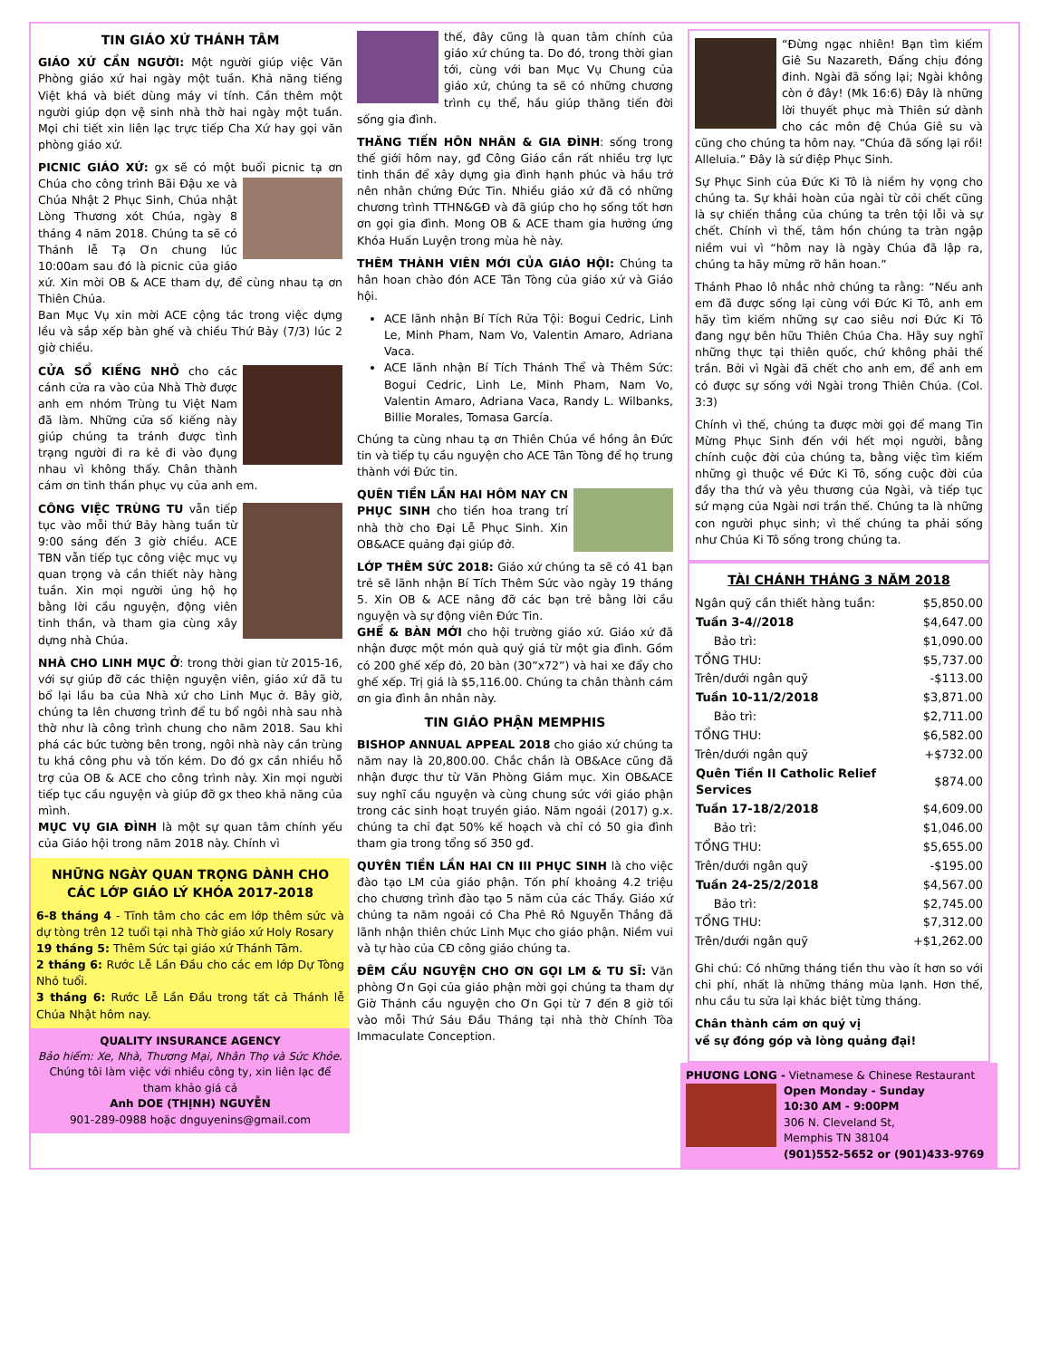TIN GIÁO XỨ THÁNH TÂM
GIÁO XỨ CẦN NGƯỜI: Một người giúp việc Văn Phòng giáo xứ hai ngày một tuần. Khả năng tiếng Việt khá và biết dùng máy vi tính. Cần thêm một người giúp dọn vệ sinh nhà thờ hai ngày một tuần. Mọi chi tiết xin liên lạc trực tiếp Cha Xứ hay gọi văn phòng giáo xứ.
PICNIC GIÁO XỨ: gx sẽ có một buổi picnic tạ ơn Chúa cho công trình Bãi Đậu xe và Chúa Nhật 2 Phục Sinh, Chúa nhật Lòng Thương xót Chúa, ngày 8 tháng 4 năm 2018. Chúng ta sẽ có Thánh lễ Tạ Ơn chung lúc 10:00am sau đó là picnic của giáo xứ. Xin mời OB & ACE tham dự, để cùng nhau tạ ơn Thiên Chúa.
Ban Mục Vụ xin mời ACE cộng tác trong việc dựng lều và sắp xếp bàn ghế và chiều Thứ Bảy (7/3) lúc 2 giờ chiều.
CỬA SỔ KIẾNG NHỎ cho các cánh cửa ra vào của Nhà Thờ được anh em nhóm Trùng tu Việt Nam đã làm. Những cửa số kiếng này giúp chúng ta tránh được tình trạng người đi ra kẻ đi vào đụng nhau vì không thấy. Chân thành cám ơn tinh thần phục vụ của anh em.
CÔNG VIỆC TRÙNG TU vẫn tiếp tục vào mỗi thứ Bảy hàng tuần từ 9:00 sáng đến 3 giờ chiều. ACE TBN vẫn tiếp tục công việc mục vụ quan trọng và cần thiết này hàng tuần. Xin mọi người ủng hộ họ bằng lời cầu nguyện, động viên tinh thần, và tham gia cùng xây dựng nhà Chúa.
NHÀ CHO LINH MỤC Ở: trong thời gian từ 2015-16, với sự giúp đỡ các thiện nguyện viên, giáo xứ đã tu bổ lại lầu ba của Nhà xứ cho Linh Mục ở. Bây giờ, chúng ta lên chương trình để tu bổ ngôi nhà sau nhà thờ như là công trình chung cho năm 2018. Sau khi phá các bức tường bên trong, ngôi nhà này cần trùng tu khá công phu và tốn kém. Do đó gx cần nhiều hỗ trợ của OB & ACE cho công trình này. Xin mọi người tiếp tục cầu nguyện và giúp đỡ gx theo khả năng của mình.
MỤC VỤ GIA ĐÌNH là một sự quan tâm chính yếu của Giáo hội trong năm 2018 này. Chính vì
NHỮNG NGÀY QUAN TRỌNG DÀNH CHO CÁC LỚP GIÁO LÝ KHÓA 2017-2018
6-8 tháng 4 - Tĩnh tâm cho các em lớp thêm sức và dự tòng trên 12 tuổi tại nhà Thờ giáo xứ Holy Rosary
19 tháng 5: Thêm Sức tại giáo xứ Thánh Tâm.
2 tháng 6: Rước Lễ Lần Đầu cho các em lớp Dự Tòng Nhỏ tuổi.
3 tháng 6: Rước Lễ Lần Đầu trong tất cả Thánh lễ Chúa Nhật hôm nay.
QUALITY INSURANCE AGENCY
Bảo hiểm: Xe, Nhà, Thương Mại, Nhân Thọ và Sức Khỏe. Chúng tôi làm việc với nhiều công ty, xin liên lạc để tham khảo giá cả
Anh DOE (THỊNH) NGUYỄN
901-289-0988 hoặc dnguyenins@gmail.com
thế, đây cũng là quan tâm chính của giáo xứ chúng ta. Do đó, trong thời gian tới, cùng với ban Mục Vụ Chung của giáo xứ, chúng ta sẽ có những chương trình cụ thể, hầu giúp thăng tiến đời sống gia đình.
THĂNG TIẾN HÔN NHÂN & GIA ĐÌNH: sống trong thế giới hôm nay, gđ Công Giáo cần rất nhiều trợ lực tinh thần để xây dựng gia đình hạnh phúc và hầu trở nên nhân chứng Đức Tin. Nhiều giáo xứ đã có những chương trình TTHN&GĐ và đã giúp cho họ sống tốt hơn ơn gọi gia đình. Mong OB & ACE tham gia hưởng ứng Khóa Huấn Luyện trong mùa hè này.
THÊM THÀNH VIÊN MỚI CỦA GIÁO HỘI: Chúng ta hân hoan chào đón ACE Tân Tòng của giáo xứ và Giáo hội.
ACE lãnh nhận Bí Tích Rửa Tội: Bogui Cedric, Linh Le, Minh Pham, Nam Vo, Valentin Amaro, Adriana Vaca.
ACE lãnh nhận Bí Tích Thánh Thể và Thêm Sức: Bogui Cedric, Linh Le, Minh Pham, Nam Vo, Valentin Amaro, Adriana Vaca, Randy L. Wilbanks, Billie Morales, Tomasa García.
Chúng ta cùng nhau tạ ơn Thiên Chúa về hồng ân Đức tin và tiếp tụ cầu nguyện cho ACE Tân Tòng để họ trung thành với Đức tin.
QUÊN TIỀN LẦN HAI HÔM NAY CN PHỤC SINH cho tiền hoa trang trí nhà thờ cho Đại Lễ Phục Sinh. Xin OB&ACE quảng đại giúp đở.
LỚP THÊM SỨC 2018: Giáo xứ chúng ta sẽ có 41 bạn trẻ sẽ lãnh nhận Bí Tích Thêm Sức vào ngày 19 tháng 5. Xin OB & ACE nâng đỡ các bạn trẻ bằng lời cầu nguyện và sự động viên Đức Tin.
GHẾ & BÀN MỚI cho hội trường giáo xứ. Giáo xứ đã nhận được một món quà quý giá từ một gia đình. Gồm có 200 ghế xếp đỏ, 20 bàn (30”x72”) và hai xe đẩy cho ghế xếp. Trị giá là $5,116.00. Chúng ta chân thành cám ơn gia đình ân nhân này.
TIN GIÁO PHẬN MEMPHIS
BISHOP ANNUAL APPEAL 2018 cho giáo xứ chúng ta năm nay là 20,800.00. Chắc chắn là OB&Ace cũng đã nhận được thư từ Văn Phòng Giám mục. Xin OB&ACE suy nghĩ cầu nguyện và cùng chung sức với giáo phận trong các sinh hoạt truyền giáo. Năm ngoái (2017) g.x. chúng ta chỉ đạt 50% kế hoạch và chỉ có 50 gia đình tham gia trong tổng số 350 gđ.
QUYÊN TIỀN LẦN HAI CN III PHỤC SINH là cho việc đào tạo LM của giáo phận. Tốn phí khoảng 4.2 triệu cho chương trình đào tạo 5 năm của các Thầy. Giáo xứ chúng ta năm ngoái có Cha Phê Rô Nguyễn Thắng đã lãnh nhận thiên chức Linh Mục cho giáo phận. Niềm vui và tự hào của CĐ công giáo chúng ta.
ĐÊM CẦU NGUYỆN CHO ƠN GỌI LM & TU SĨ: Văn phòng Ơn Gọi của giáo phận mời gọi chúng ta tham dự Giờ Thánh cầu nguyện cho Ơn Gọi từ 7 đến 8 giờ tối vào mỗi Thứ Sáu Đầu Tháng tại nhà thờ Chính Tòa Immaculate Conception.
“Đừng ngạc nhiên! Bạn tìm kiếm Giê Su Nazareth, Đấng chịu đóng đinh. Ngài đã sống lại; Ngài không còn ở đây! (Mk 16:6) Đây là những lời thuyết phục mà Thiên sứ dành cho các môn đệ Chúa Giê su và cũng cho chúng ta hôm nay. “Chúa đã sống lại rồi! Alleluia.” Đây là sứ điệp Phục Sinh.
Sự Phục Sinh của Đức Ki Tô là niềm hy vọng cho chúng ta. Sự khải hoàn của ngài từ cỏi chết cũng là sự chiến thắng của chúng ta trên tội lỗi và sự chết. Chính vì thế, tâm hồn chúng ta tràn ngập niềm vui vì “hôm nay là ngày Chúa đã lập ra, chúng ta hãy mừng rỡ hân hoan.”
Thánh Phao lô nhắc nhở chúng ta rằng: “Nếu anh em đã được sống lại cùng với Đức Ki Tô, anh em hãy tìm kiếm những sự cao siêu nơi Đức Ki Tô đang ngự bên hữu Thiên Chúa Cha. Hãy suy nghĩ những thực tại thiên quốc, chứ không phải thế trần. Bởi vì Ngài đã chết cho anh em, để anh em có được sự sống với Ngài trong Thiên Chúa. (Col. 3:3)
Chính vì thế, chúng ta được mời gọi để mang Tin Mừng Phục Sinh đến với hết mọi người, bằng chính cuộc đời của chúng ta, bằng việc tìm kiếm những gì thuộc về Đức Ki Tô, sống cuộc đời của đầy tha thứ và yêu thương của Ngài, và tiếp tục sứ mạng của Ngài nơi trần thế. Chúng ta là những con người phục sinh; vì thế chúng ta phải sống như Chúa Ki Tô sống trong chúng ta.
TÀI CHÁNH THÁNG 3 NĂM 2018
| Ngân quỹ cần thiết hàng tuần: | $5,850.00 |
| Tuần 3-4//2018 | $4,647.00 |
| Bảo trì: | $1,090.00 |
| TỔNG THU: | $5,737.00 |
| Trên/dưới ngân quỹ | -$113.00 |
| Tuần 10-11/2/2018 | $3,871.00 |
| Bảo trì: | $2,711.00 |
| TỔNG THU: | $6,582.00 |
| Trên/dưới ngân quỹ | +$732.00 |
| Quên Tiền II Catholic Relief Services | $874.00 |
| Tuần 17-18/2/2018 | $4,609.00 |
| Bảo trì: | $1,046.00 |
| TỔNG THU: | $5,655.00 |
| Trên/dưới ngân quỹ | -$195.00 |
| Tuần 24-25/2/2018 | $4,567.00 |
| Bảo trì: | $2,745.00 |
| TỔNG THU: | $7,312.00 |
| Trên/dưới ngân quỹ | +$1,262.00 |
Ghi chú: Có những tháng tiền thu vào ít hơn so với chi phí, nhất là những tháng mùa lạnh. Hơn thế, nhu cầu tu sửa lại khác biệt từng tháng.
Chân thành cám ơn quý vị
về sự đóng góp và lòng quảng đại!
PHƯƠNG LONG - Vietnamese & Chinese Restaurant
Open Monday - Sunday
10:30 AM - 9:00PM
306 N. Cleveland St,
Memphis TN 38104
(901)552-5652 or (901)433-9769